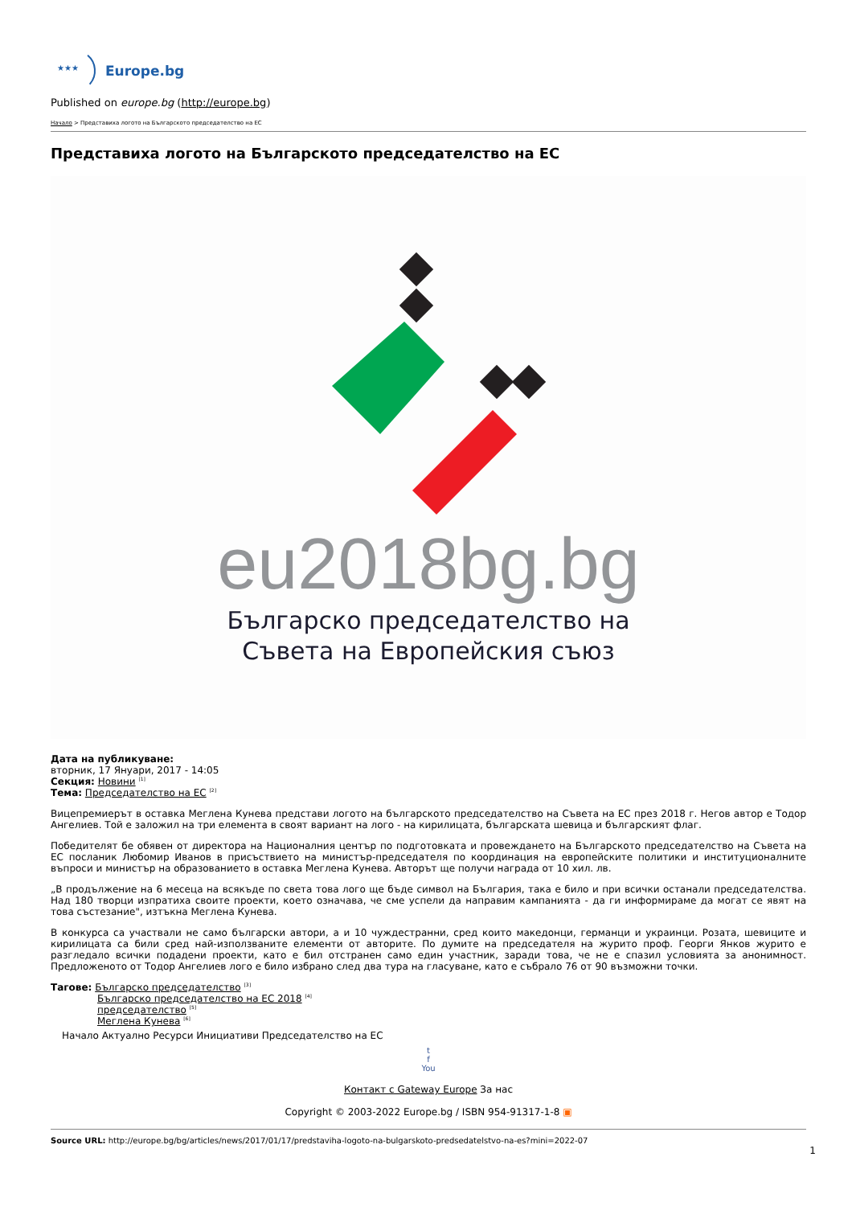★★★
Europe.bg
Published on europe.bg (http://europe.bg)
Начало > Представиха логото на Българското председателство на ЕС
Представиха логото на Българското председателство на ЕС
eu2018bg.bg
Българско председателство на
Съвета на Европейския съюз
Дата на публикуване:
вторник, 17 Януари, 2017 - 14:05
Секция: Новини <sup>[1]</sup>
Тема: Председателство на ЕС <sup>[2]</sup>
Вицепремиерът в оставка Меглена Кунева представи логото на българското председателство на Съвета на ЕС през 2018 г. Негов автор е Тодор Ангелиев. Той е заложил на три елемента в своят вариант на лого - на кирилицата, българската шевица и българският флаг.
Победителят бе обявен от директора на Националния център по подготовката и провеждането на Българското председателство на Съвета на ЕС посланик Любомир Иванов в присъствието на министър-председателя по координация на европейските политики и институционалните въпроси и министър на образованието в оставка Меглена Кунева. Авторът ще получи награда от 10 хил. лв.
„В продължение на 6 месеца на всякъде по света това лого ще бъде символ на България, така е било и при всички останали председателства. Над 180 творци изпратиха своите проекти, което означава, че сме успели да направим кампанията - да ги информираме да могат се явят на това състезание", изтъкна Меглена Кунева.
В конкурса са участвали не само български автори, а и 10 чуждестранни, сред които македонци, германци и украинци. Розата, шевиците и кирилицата са били сред най-използваните елементи от авторите. По думите на председателя на журито проф. Георги Янков журито е разгледало всички подадени проекти, като е бил отстранен само един участник, заради това, че не е спазил условията за анонимност. Предложеното от Тодор Ангелиев лого е било избрано след два тура на гласуване, като е събрало 76 от 90 възможни точки.
Тагове: Българско председателство <sup>[3]</sup>
Българско председателство на ЕС 2018 <sup>[4]</sup>
председателство <sup>[5]</sup>
Меглена Кунева <sup>[6]</sup>
Начало Актуално Ресурси Инициативи Председателство на ЕС
t
f
You
Контакт с Gateway Europe За нас
Copyright © 2003-2022 Europe.bg / ISBN 954-91317-1-8 ▣
Source URL: http://europe.bg/bg/articles/news/2017/01/17/predstaviha-logoto-na-bulgarskoto-predsedatelstvo-na-es?mini=2022-07
1